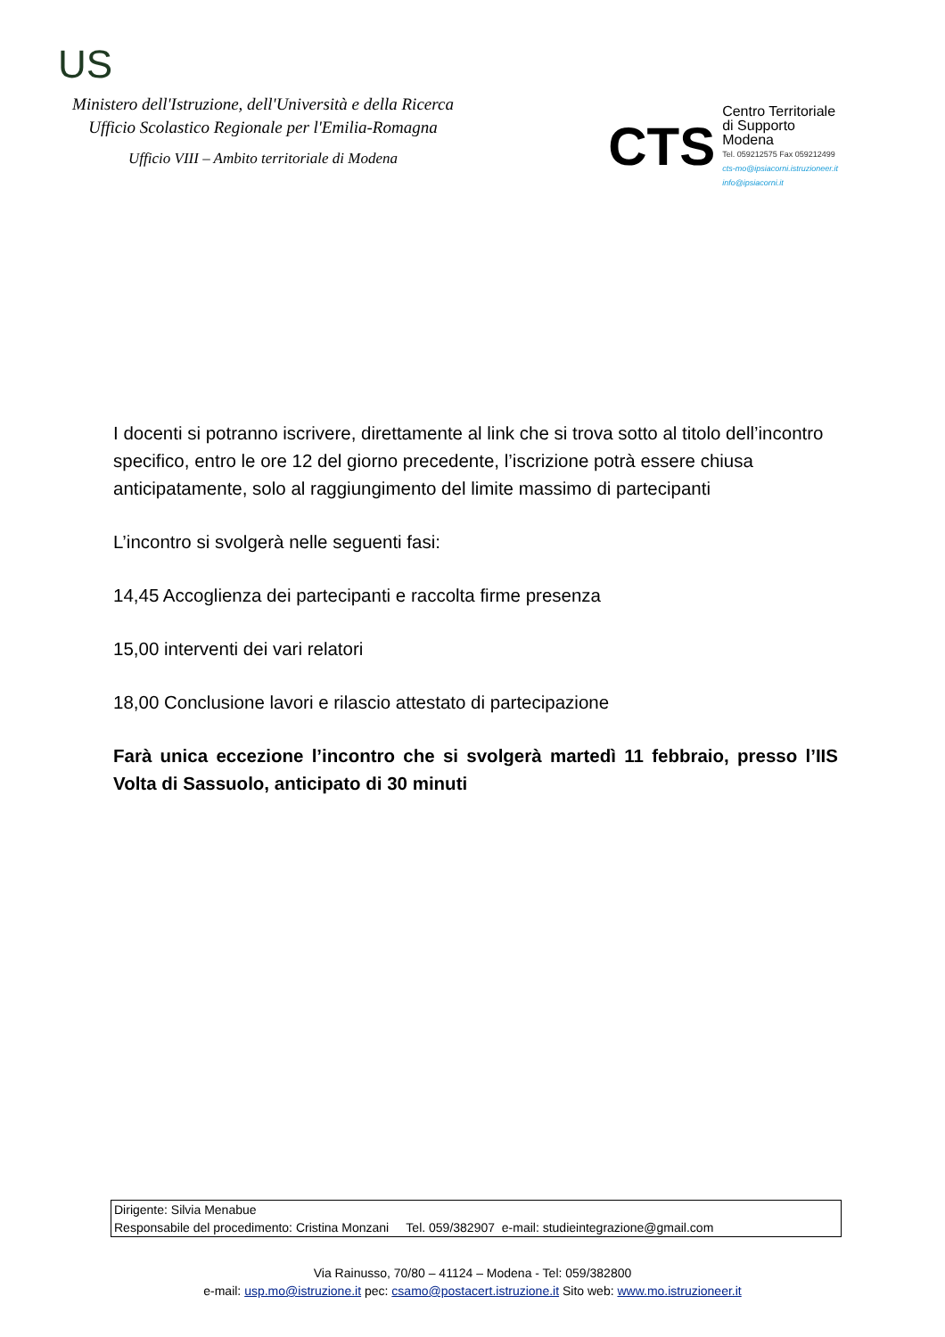US
Ministero dell'Istruzione, dell'Università e della Ricerca
Ufficio Scolastico Regionale per l'Emilia-Romagna
Ufficio VIII – Ambito territoriale di Modena
CTS
Centro Territoriale
di Supporto
Modena
Tel. 059212575 Fax 059212499
cts-mo@ipsiacorni.istruzioneer.it
info@ipsiacorni.it
I docenti si potranno iscrivere, direttamente al link che si trova sotto al titolo dell’incontro specifico, entro le ore 12 del giorno precedente, l’iscrizione potrà essere chiusa anticipatamente, solo al raggiungimento del limite massimo di partecipanti
L’incontro si svolgerà nelle seguenti fasi:
14,45 Accoglienza dei partecipanti e raccolta firme presenza
15,00 interventi dei vari relatori
18,00 Conclusione lavori e rilascio attestato di partecipazione
Farà unica eccezione l’incontro che si svolgerà martedì 11 febbraio, presso l’IIS Volta di Sassuolo, anticipato di 30 minuti
Dirigente: Silvia Menabue
Responsabile del procedimento: Cristina Monzani Tel. 059/382907 e-mail: studieintegrazione@gmail.com
Via Rainusso, 70/80 – 41124 – Modena - Tel: 059/382800
e-mail: usp.mo@istruzione.it pec: csamo@postacert.istruzione.it Sito web: www.mo.istruzioneer.it